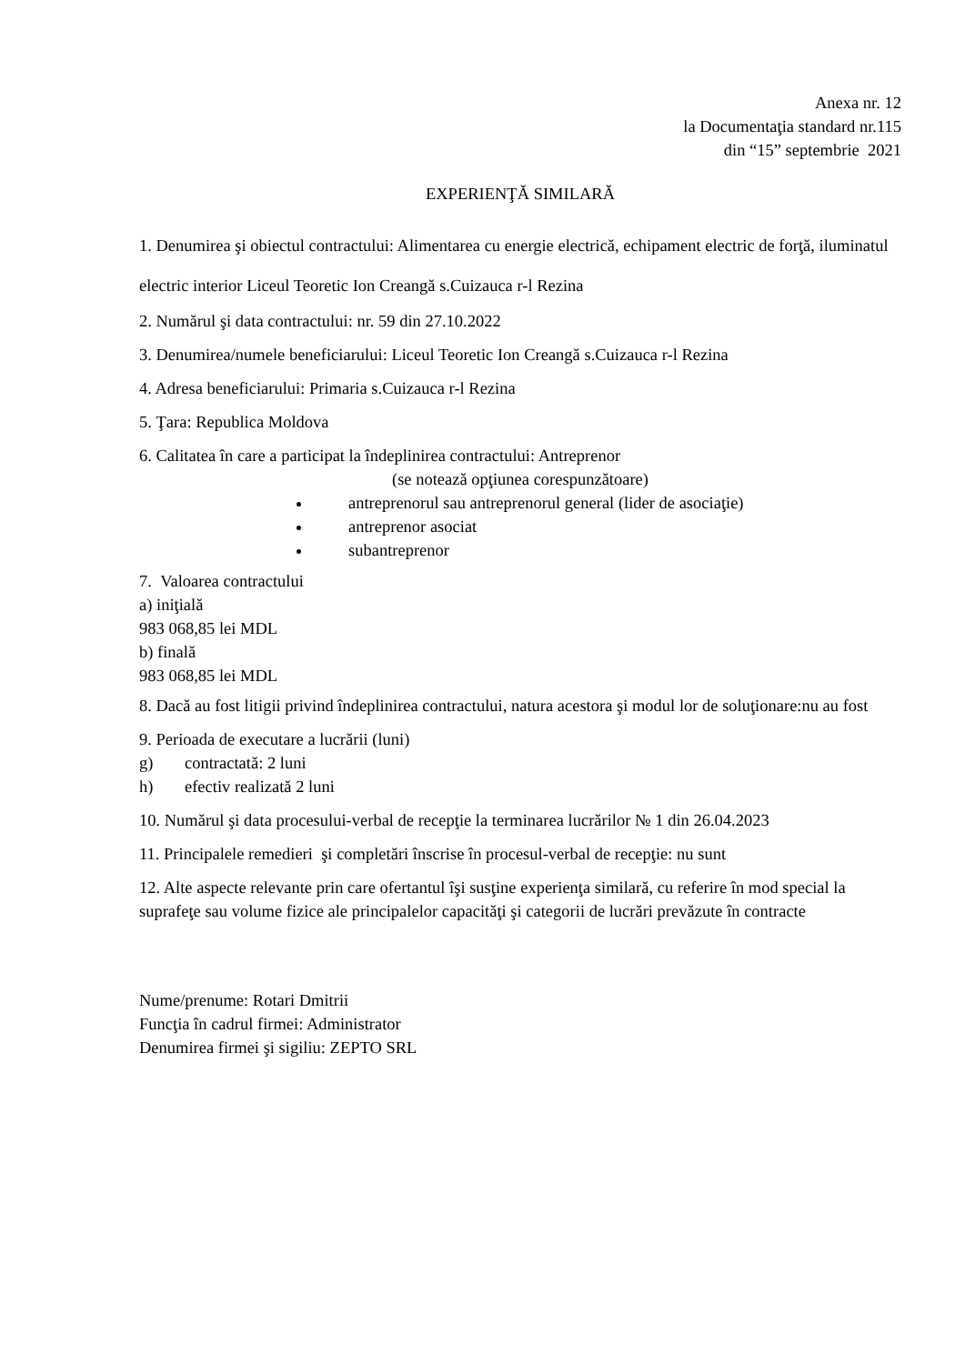Anexa nr. 12
la Documentaţia standard nr.115
din “15” septembrie 2021
EXPERIENŢĂ SIMILARĂ
1. Denumirea şi obiectul contractului: Alimentarea cu energie electrică, echipament electric de forţă, iluminatul electric interior Liceul Teoretic Ion Creangă s.Cuizauca r-l Rezina
2. Numărul şi data contractului: nr. 59 din 27.10.2022
3. Denumirea/numele beneficiarului: Liceul Teoretic Ion Creangă s.Cuizauca r-l Rezina
4. Adresa beneficiarului: Primaria s.Cuizauca r-l Rezina
5. Ţara: Republica Moldova
6. Calitatea în care a participat la îndeplinirea contractului: Antreprenor
(se notează opţiunea corespunzătoare)
antreprenorul sau antreprenorul general (lider de asociaţie)
antreprenor asociat
subantreprenor
7. Valoarea contractului
a) iniţială
983 068,85 lei MDL
b) finală
983 068,85 lei MDL
8. Dacă au fost litigii privind îndeplinirea contractului, natura acestora şi modul lor de soluţionare:nu au fost
9. Perioada de executare a lucrării (luni)
g) contractată: 2 luni
h) efectiv realizată 2 luni
10. Numărul şi data procesului-verbal de recepţie la terminarea lucrărilor № 1 din 26.04.2023
11. Principalele remedieri şi completări înscrise în procesul-verbal de recepţie: nu sunt
12. Alte aspecte relevante prin care ofertantul îşi susţine experienţa similară, cu referire în mod special la suprafeţe sau volume fizice ale principalelor capacităţi şi categorii de lucrări prevăzute în contracte
Nume/prenume: Rotari Dmitrii
Funcţia în cadrul firmei: Administrator
Denumirea firmei şi sigiliu: ZEPTO SRL